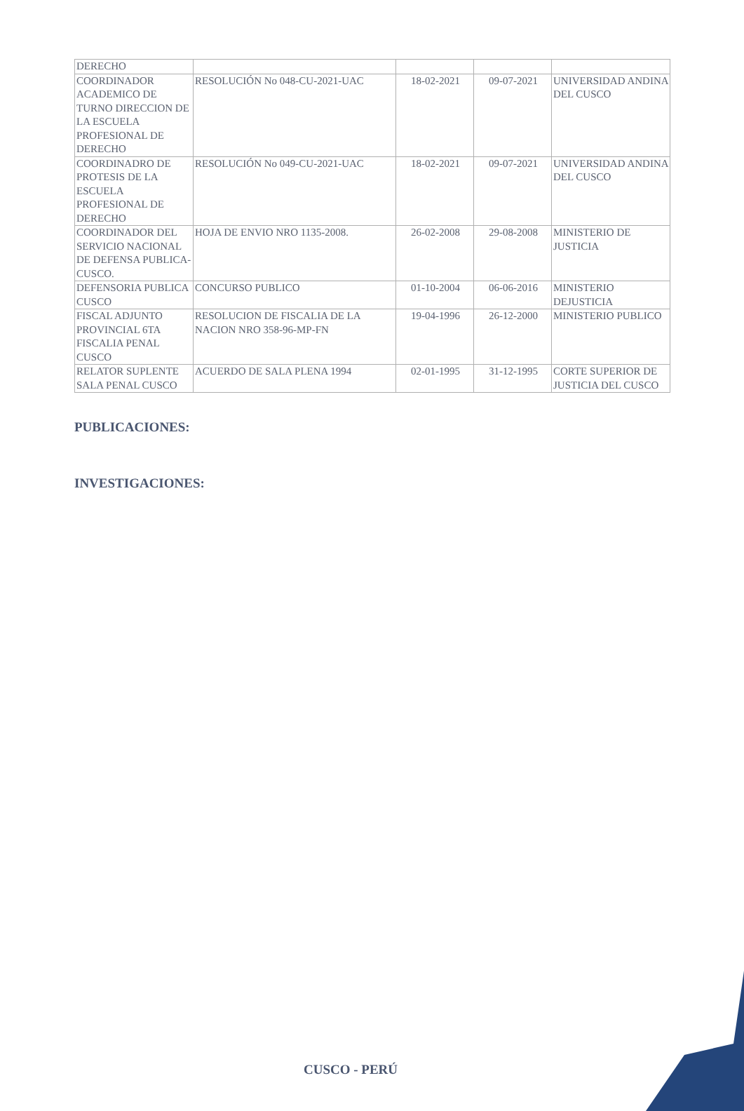| DERECHO | | | | |
| COORDINADOR ACADEMICO DE TURNO DIRECCION DE LA ESCUELA PROFESIONAL DE DERECHO | RESOLUCIÓN No 048-CU-2021-UAC | 18-02-2021 | 09-07-2021 | UNIVERSIDAD ANDINA DEL CUSCO |
| COORDINADRO DE PROTESIS DE LA ESCUELA PROFESIONAL DE DERECHO | RESOLUCIÓN No 049-CU-2021-UAC | 18-02-2021 | 09-07-2021 | UNIVERSIDAD ANDINA DEL CUSCO |
| COORDINADOR DEL SERVICIO NACIONAL DE DEFENSA PUBLICA- CUSCO. | HOJA DE ENVIO NRO 1135-2008. | 26-02-2008 | 29-08-2008 | MINISTERIO DE JUSTICIA |
| DEFENSORIA PUBLICA CUSCO | CONCURSO PUBLICO | 01-10-2004 | 06-06-2016 | MINISTERIO DEJUSTICIA |
| FISCAL ADJUNTO PROVINCIAL 6TA FISCALIA PENAL CUSCO | RESOLUCION DE FISCALIA DE LA NACION NRO 358-96-MP-FN | 19-04-1996 | 26-12-2000 | MINISTERIO PUBLICO |
| RELATOR SUPLENTE SALA PENAL CUSCO | ACUERDO DE SALA PLENA 1994 | 02-01-1995 | 31-12-1995 | CORTE SUPERIOR DE JUSTICIA DEL CUSCO |
PUBLICACIONES:
INVESTIGACIONES:
CUSCO - PERÚ